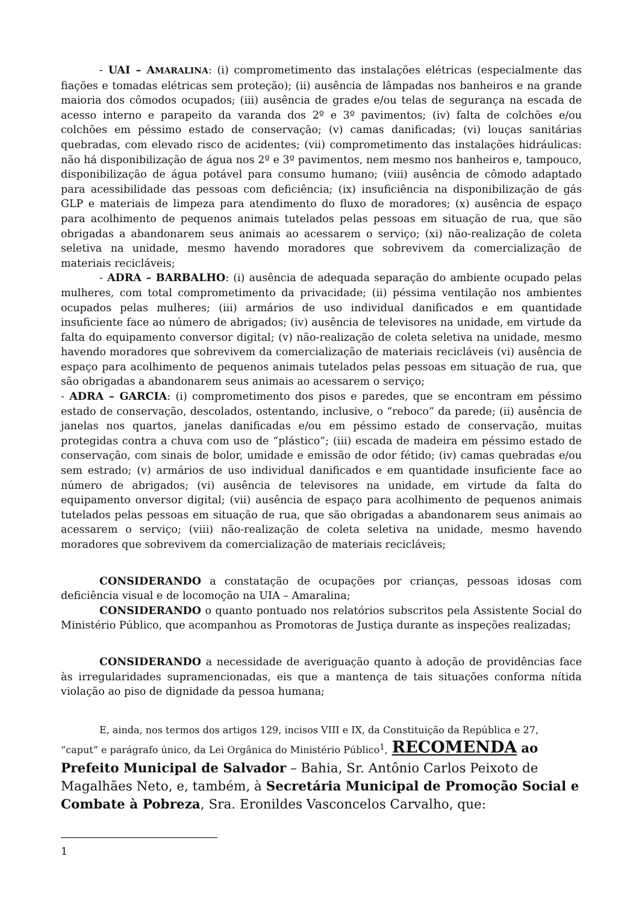- UAI – AMARALINA: (i) comprometimento das instalações elétricas (especialmente das fiações e tomadas elétricas sem proteção); (ii) ausência de lâmpadas nos banheiros e na grande maioria dos cômodos ocupados; (iii) ausência de grades e/ou telas de segurança na escada de acesso interno e parapeito da varanda dos 2º e 3º pavimentos; (iv) falta de colchões e/ou colchões em péssimo estado de conservação; (v) camas danificadas; (vi) louças sanitárias quebradas, com elevado risco de acidentes; (vii) comprometimento das instalações hidráulicas: não há disponibilização de água nos 2º e 3º pavimentos, nem mesmo nos banheiros e, tampouco, disponibilização de água potável para consumo humano; (viii) ausência de cômodo adaptado para acessibilidade das pessoas com deficiência; (ix) insuficiência na disponibilização de gás GLP e materiais de limpeza para atendimento do fluxo de moradores; (x) ausência de espaço para acolhimento de pequenos animais tutelados pelas pessoas em situação de rua, que são obrigadas a abandonarem seus animais ao acessarem o serviço; (xi) não-realização de coleta seletiva na unidade, mesmo havendo moradores que sobrevivem da comercialização de materiais recicláveis;
- ADRA – BARBALHO: (i) ausência de adequada separação do ambiente ocupado pelas mulheres, com total comprometimento da privacidade; (ii) péssima ventilação nos ambientes ocupados pelas mulheres; (iii) armários de uso individual danificados e em quantidade insuficiente face ao número de abrigados; (iv) ausência de televisores na unidade, em virtude da falta do equipamento conversor digital; (v) não-realização de coleta seletiva na unidade, mesmo havendo moradores que sobrevivem da comercialização de materiais recicláveis (vi) ausência de espaço para acolhimento de pequenos animais tutelados pelas pessoas em situação de rua, que são obrigadas a abandonarem seus animais ao acessarem o serviço;
- ADRA – GARCIA: (i) comprometimento dos pisos e paredes, que se encontram em péssimo estado de conservação, descolados, ostentando, inclusive, o “reboco” da parede; (ii) ausência de janelas nos quartos, janelas danificadas e/ou em péssimo estado de conservação, muitas protegidas contra a chuva com uso de “plástico”; (iii) escada de madeira em péssimo estado de conservação, com sinais de bolor, umidade e emissão de odor fétido; (iv) camas quebradas e/ou sem estrado; (v) armários de uso individual danificados e em quantidade insuficiente face ao número de abrigados; (vi) ausência de televisores na unidade, em virtude da falta do equipamento onversor digital; (vii) ausência de espaço para acolhimento de pequenos animais tutelados pelas pessoas em situação de rua, que são obrigadas a abandonarem seus animais ao acessarem o serviço; (viii) não-realização de coleta seletiva na unidade, mesmo havendo moradores que sobrevivem da comercialização de materiais recicláveis;
CONSIDERANDO a constatação de ocupações por crianças, pessoas idosas com deficiência visual e de locomoção na UIA – Amaralina;
CONSIDERANDO o quanto pontuado nos relatórios subscritos pela Assistente Social do Ministério Público, que acompanhou as Promotoras de Justiça durante as inspeções realizadas;
CONSIDERANDO a necessidade de averiguação quanto à adoção de providências face às irregularidades supramencionadas, eis que a mantença de tais situações conforma nítida violação ao piso de dignidade da pessoa humana;
E, ainda, nos termos dos artigos 129, incisos VIII e IX, da Constituição da República e 27,
“caput” e parágrafo único, da Lei Orgânica do Ministério Público<sup>1</sup>, RECOMENDA ao Prefeito Municipal de Salvador – Bahia, Sr. Antônio Carlos Peixoto de Magalhães Neto, e, também, à Secretária Municipal de Promoção Social e Combate à Pobreza, Sra. Eronildes Vasconcelos Carvalho, que:
1